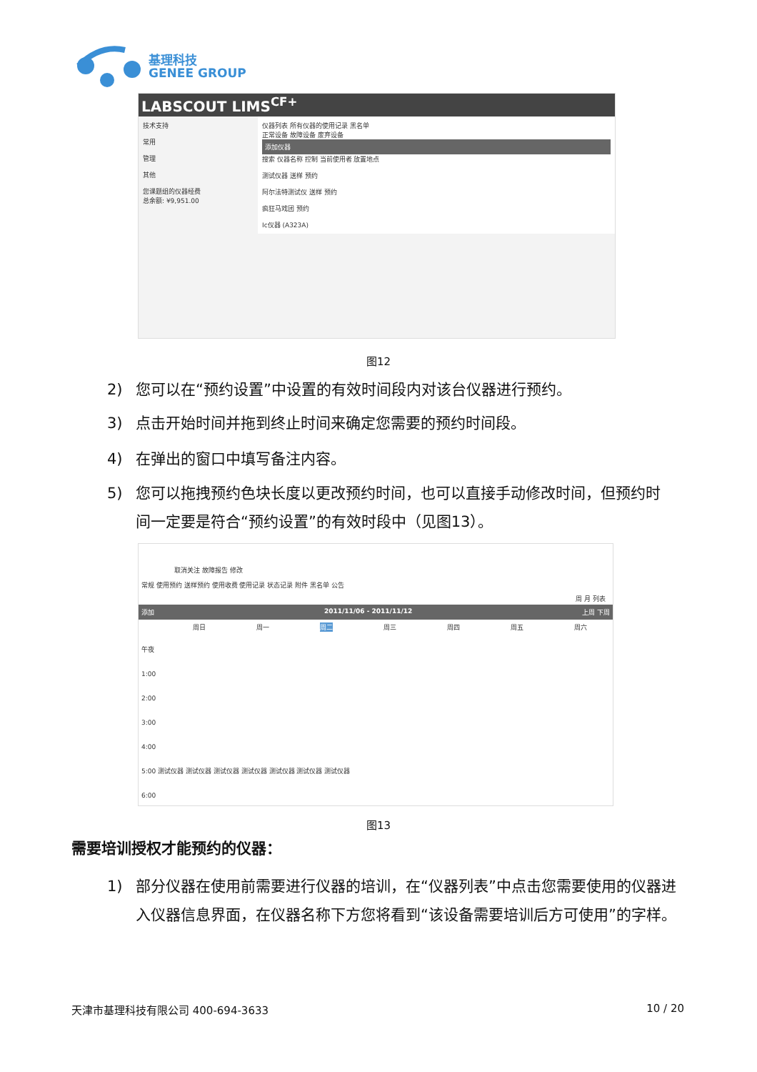基理科技
GENEE GROUP
LABSCOUT LIMS<sup>CF+</sup>
技术支持
常用
管理
其他
您课题组的仪器经费
总余额: ¥9,951.00
仪器列表 所有仪器的使用记录 黑名单
正常设备 故障设备 废弃设备
添加仪器
搜索 仪器名称 控制 当前使用者 放置地点
测试仪器 送样 预约
阿尔法特测试仪 送样 预约
疯狂马戏团 预约
Ic仪器 (A323A)
图12
2) 您可以在“预约设置”中设置的有效时间段内对该台仪器进行预约。
3) 点击开始时间并拖到终止时间来确定您需要的预约时间段。
4) 在弹出的窗口中填写备注内容。
5) 您可以拖拽预约色块长度以更改预约时间，也可以直接手动修改时间，但预约时间一定要是符合“预约设置”的有效时段中（见图13）。
取消关注 故障报告 修改
常规 使用预约 送样预约 使用收费 使用记录 状态记录 附件 黑名单 公告
周 月 列表
添加 2011/11/06 - 2011/11/12 上周 下周
周日 周一 周二 周三 周四 周五 周六
午夜
1:00
2:00
3:00
4:00
5:00 测试仪器 测试仪器 测试仪器 测试仪器 测试仪器 测试仪器 测试仪器
6:00
图13
需要培训授权才能预约的仪器：
1) 部分仪器在使用前需要进行仪器的培训，在“仪器列表”中点击您需要使用的仪器进入仪器信息界面，在仪器名称下方您将看到“该设备需要培训后方可使用”的字样。
天津市基理科技有限公司 400-694-3633 10 / 20